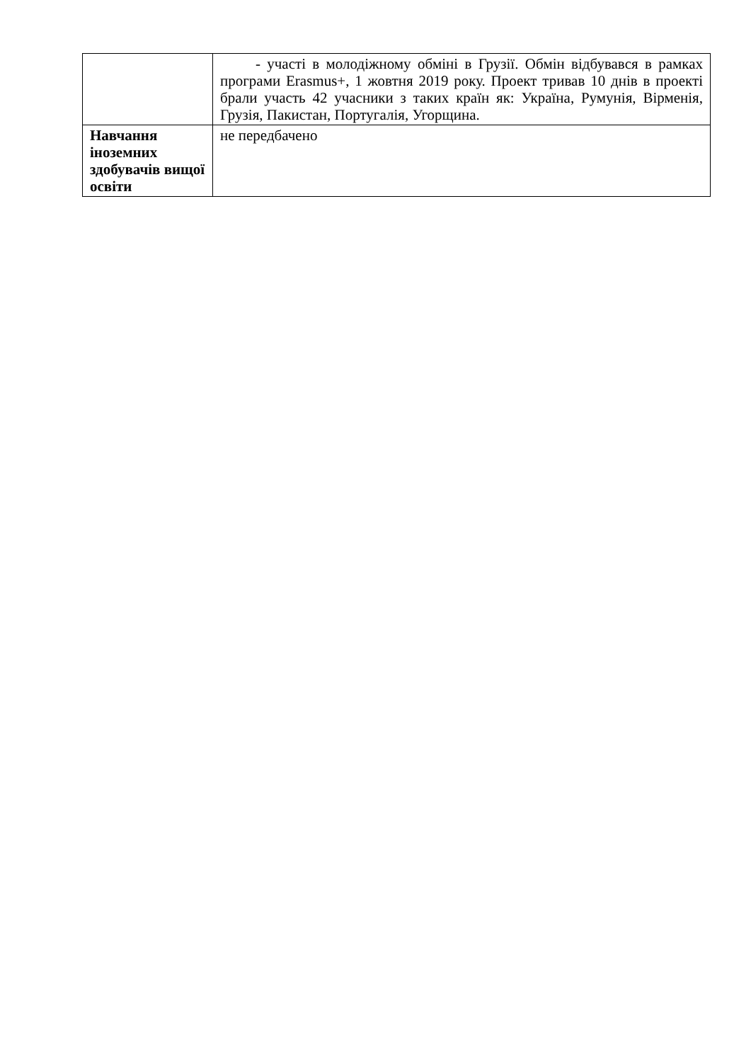| | - участі в молодіжному обміні в Грузії. Обмін відбувався в рамках програми Erasmus+, 1 жовтня 2019 року. Проект тривав 10 днів в проекті брали участь 42 учасники з таких країн як: Україна, Румунія, Вірменія, Грузія, Пакистан, Португалія, Угорщина. |
| Навчання іноземних здобувачів вищої освіти | не передбачено |